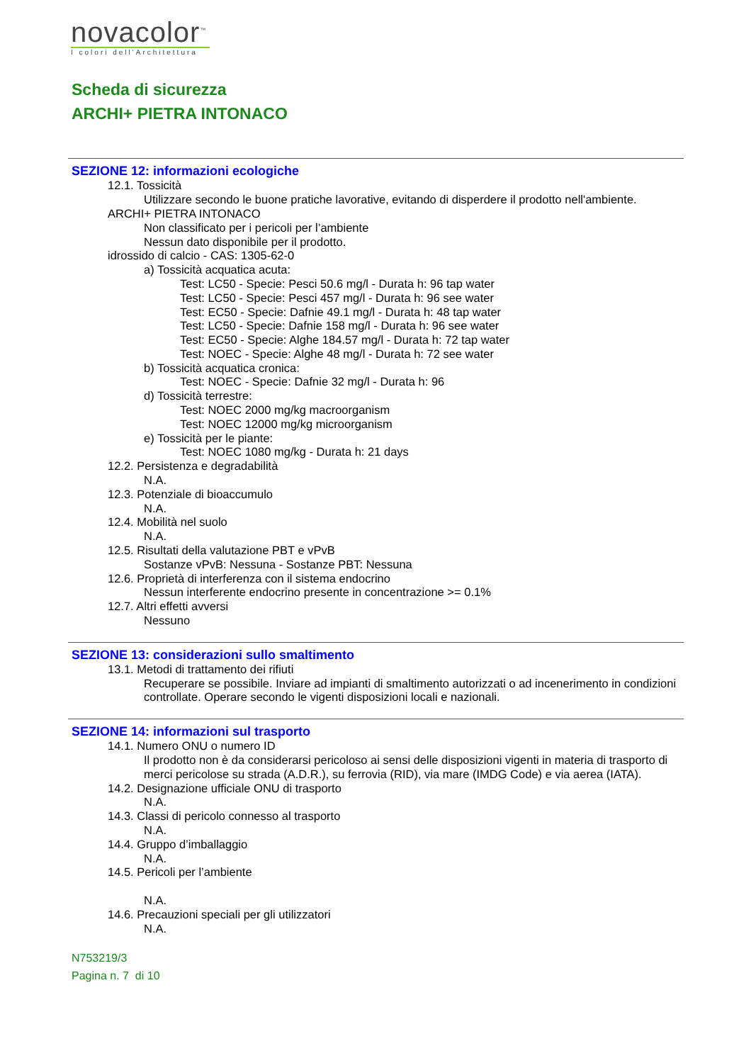novacolor<sup>™</sup>
I colori dell'Architettura
Scheda di sicurezza
ARCHI+ PIETRA INTONACO
SEZIONE 12: informazioni ecologiche
12.1. Tossicità
Utilizzare secondo le buone pratiche lavorative, evitando di disperdere il prodotto nell'ambiente.
ARCHI+ PIETRA INTONACO
Non classificato per i pericoli per l’ambiente
Nessun dato disponibile per il prodotto.
idrossido di calcio - CAS: 1305-62-0
a) Tossicità acquatica acuta:
Test: LC50 - Specie: Pesci 50.6 mg/l - Durata h: 96 tap water
Test: LC50 - Specie: Pesci 457 mg/l - Durata h: 96 see water
Test: EC50 - Specie: Dafnie 49.1 mg/l - Durata h: 48 tap water
Test: LC50 - Specie: Dafnie 158 mg/l - Durata h: 96 see water
Test: EC50 - Specie: Alghe 184.57 mg/l - Durata h: 72 tap water
Test: NOEC - Specie: Alghe 48 mg/l - Durata h: 72 see water
b) Tossicità acquatica cronica:
Test: NOEC - Specie: Dafnie 32 mg/l - Durata h: 96
d) Tossicità terrestre:
Test: NOEC 2000 mg/kg macroorganism
Test: NOEC 12000 mg/kg microorganism
e) Tossicità per le piante:
Test: NOEC 1080 mg/kg - Durata h: 21 days
12.2. Persistenza e degradabilità
N.A.
12.3. Potenziale di bioaccumulo
N.A.
12.4. Mobilità nel suolo
N.A.
12.5. Risultati della valutazione PBT e vPvB
Sostanze vPvB: Nessuna - Sostanze PBT: Nessuna
12.6. Proprietà di interferenza con il sistema endocrino
Nessun interferente endocrino presente in concentrazione >= 0.1%
12.7. Altri effetti avversi
Nessuno
SEZIONE 13: considerazioni sullo smaltimento
13.1. Metodi di trattamento dei rifiuti
Recuperare se possibile. Inviare ad impianti di smaltimento autorizzati o ad incenerimento in condizioni controllate. Operare secondo le vigenti disposizioni locali e nazionali.
SEZIONE 14: informazioni sul trasporto
14.1. Numero ONU o numero ID
Il prodotto non è da considerarsi pericoloso ai sensi delle disposizioni vigenti in materia di trasporto di merci pericolose su strada (A.D.R.), su ferrovia (RID), via mare (IMDG Code) e via aerea (IATA).
14.2. Designazione ufficiale ONU di trasporto
N.A.
14.3. Classi di pericolo connesso al trasporto
N.A.
14.4. Gruppo d’imballaggio
N.A.
14.5. Pericoli per l’ambiente
N.A.
14.6. Precauzioni speciali per gli utilizzatori
N.A.
N753219/3
Pagina n. 7 di 10